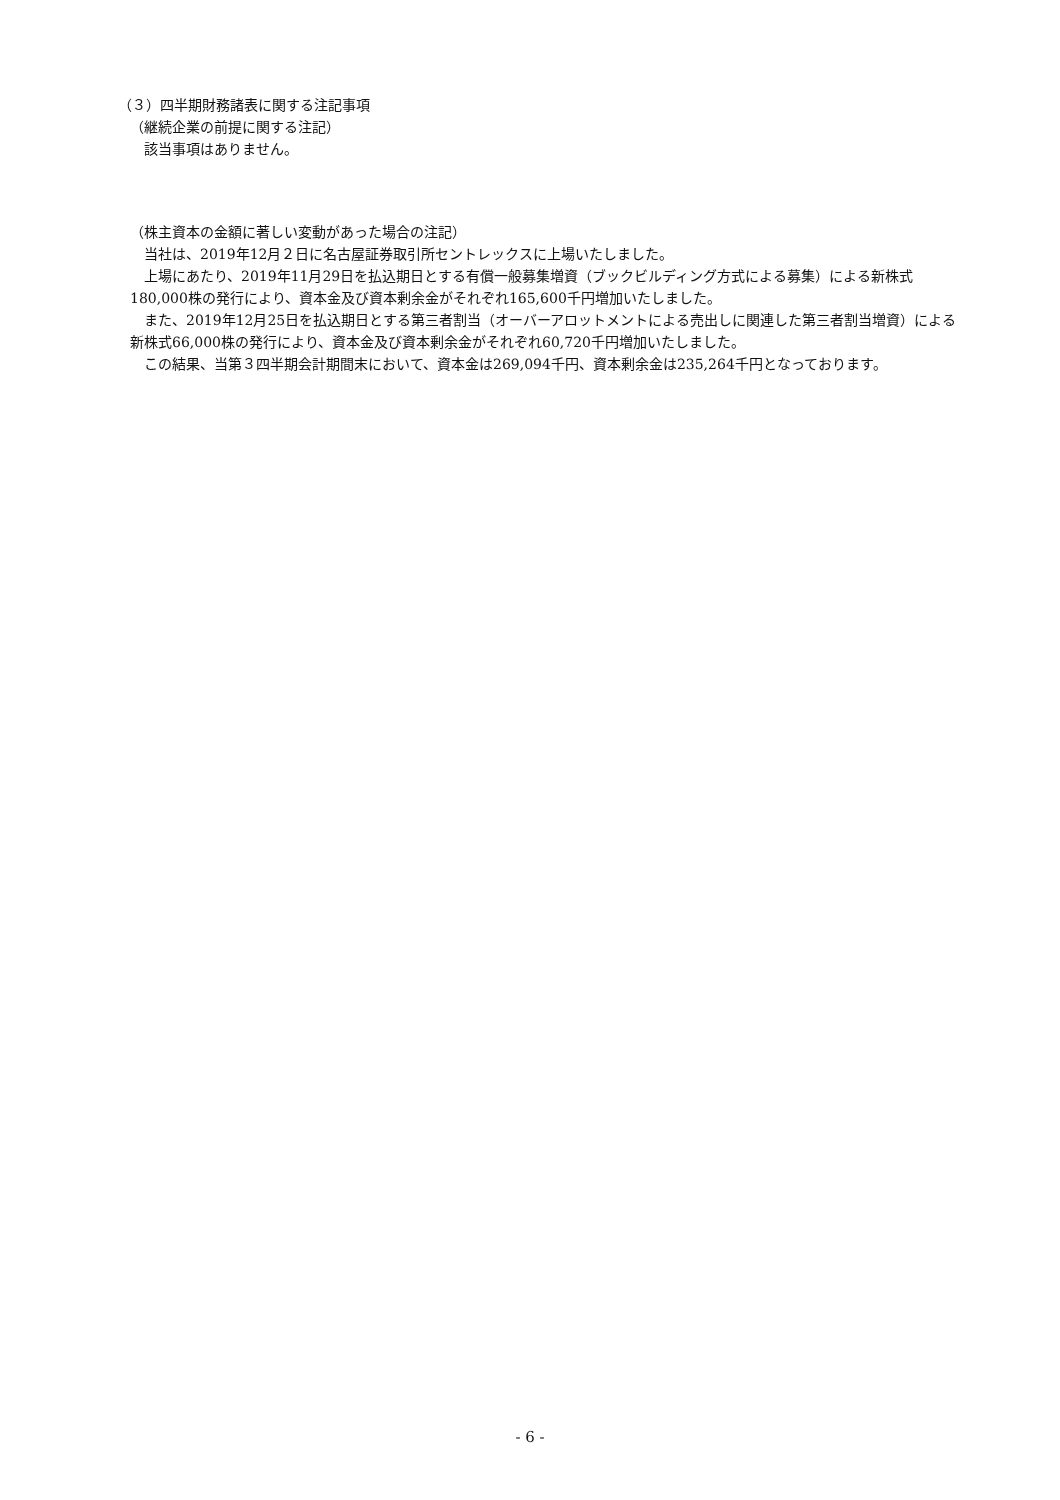（３）四半期財務諸表に関する注記事項
（継続企業の前提に関する注記）
該当事項はありません。
（株主資本の金額に著しい変動があった場合の注記）
当社は、2019年12月２日に名古屋証券取引所セントレックスに上場いたしました。
上場にあたり、2019年11月29日を払込期日とする有償一般募集増資（ブックビルディング方式による募集）による新株式180,000株の発行により、資本金及び資本剰余金がそれぞれ165,600千円増加いたしました。
また、2019年12月25日を払込期日とする第三者割当（オーバーアロットメントによる売出しに関連した第三者割当増資）による新株式66,000株の発行により、資本金及び資本剰余金がそれぞれ60,720千円増加いたしました。
この結果、当第３四半期会計期間末において、資本金は269,094千円、資本剰余金は235,264千円となっております。
- 6 -